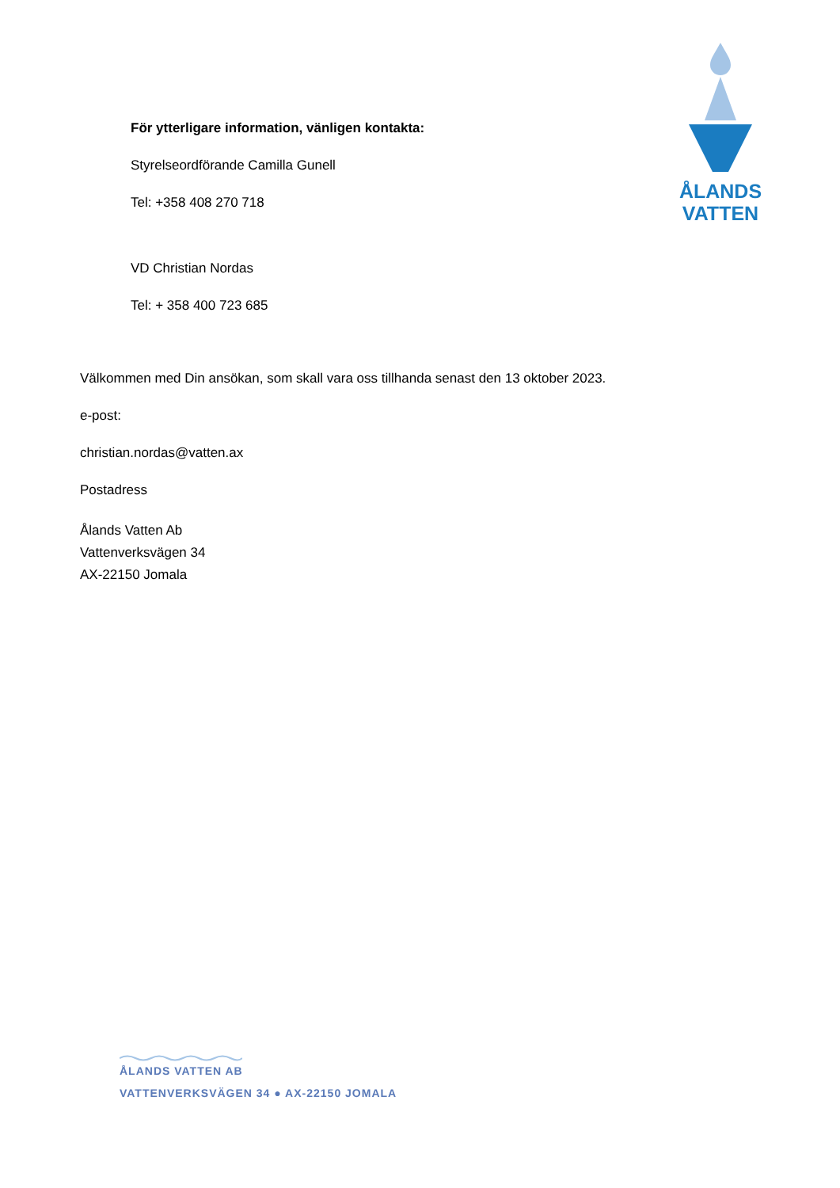ÅLANDS
VATTEN
För ytterligare information, vänligen kontakta:
Styrelseordförande Camilla Gunell
Tel: +358 408 270 718
VD Christian Nordas
Tel: + 358 400 723 685
Välkommen med Din ansökan, som skall vara oss tillhanda senast den 13 oktober 2023.
e-post:
christian.nordas@vatten.ax
Postadress
Ålands Vatten Ab
Vattenverksvägen 34
AX-22150 Jomala
ÅLANDS VATTEN AB
VATTENVERKSVÄGEN 34 ● AX-22150 JOMALA